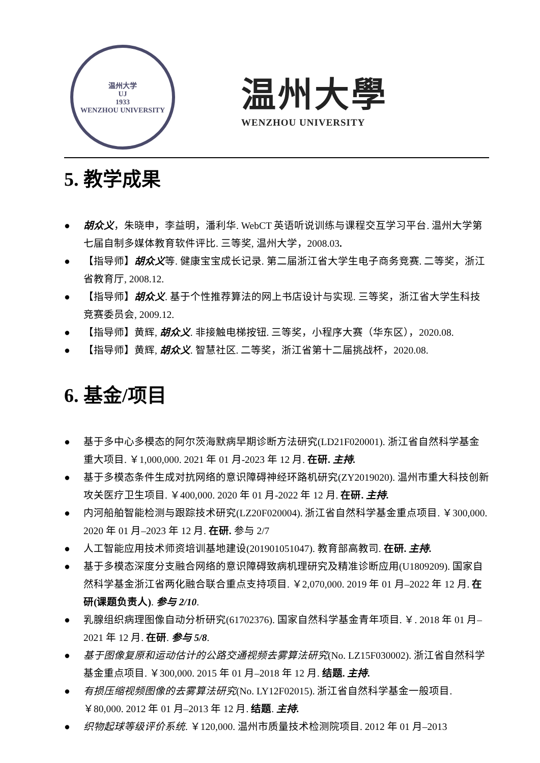温州大学
UJ
1933
WENZHOU UNIVERSITY
温州大學
WENZHOU UNIVERSITY
5. 教学成果
● 胡众义，朱晓申，李益明，潘利华. WebCT 英语听说训练与课程交互学习平台. 温州大学第七届自制多媒体教育软件评比. 三等奖, 温州大学，2008.03.
● 【指导师】胡众义等. 健康宝宝成长记录. 第二届浙江省大学生电子商务竞赛. 二等奖，浙江省教育厅, 2008.12.
● 【指导师】胡众义. 基于个性推荐算法的网上书店设计与实现. 三等奖，浙江省大学生科技竞赛委员会, 2009.12.
● 【指导师】黄辉, 胡众义. 非接触电梯按钮. 三等奖，小程序大赛（华东区），2020.08.
● 【指导师】黄辉, 胡众义. 智慧社区. 二等奖，浙江省第十二届挑战杯，2020.08.
6. 基金/项目
● 基于多中心多模态的阿尔茨海默病早期诊断方法研究(LD21F020001). 浙江省自然科学基金重大项目. ￥1,000,000. 2021 年 01 月-2023 年 12 月. 在研. 主持.
● 基于多模态条件生成对抗网络的意识障碍神经环路机研究(ZY2019020). 温州市重大科技创新攻关医疗卫生项目. ￥400,000. 2020 年 01 月-2022 年 12 月. 在研. 主持.
● 内河船舶智能检测与跟踪技术研究(LZ20F020004). 浙江省自然科学基金重点项目. ￥300,000. 2020 年 01 月–2023 年 12 月. 在研. 参与 2/7
● 人工智能应用技术师资培训基地建设(201901051047). 教育部高教司. 在研. 主持.
● 基于多模态深度分支融合网络的意识障碍致病机理研究及精准诊断应用(U1809209). 国家自然科学基金浙江省两化融合联合重点支持项目. ￥2,070,000. 2019 年 01 月–2022 年 12 月. 在研(课题负责人). 参与 2/10.
● 乳腺组织病理图像自动分析研究(61702376). 国家自然科学基金青年项目. ￥. 2018 年 01 月–2021 年 12 月. 在研. 参与 5/8.
● 基于图像复原和运动估计的公路交通视频去雾算法研究(No. LZ15F030002). 浙江省自然科学基金重点项目. ￥300,000. 2015 年 01 月–2018 年 12 月. 结题. 主持.
● 有损压缩视频图像的去雾算法研究(No. LY12F02015). 浙江省自然科学基金一般项目. ￥80,000. 2012 年 01 月–2013 年 12 月. 结题. 主持.
● 织物起球等级评价系统. ￥120,000. 温州市质量技术检测院项目. 2012 年 01 月–2013